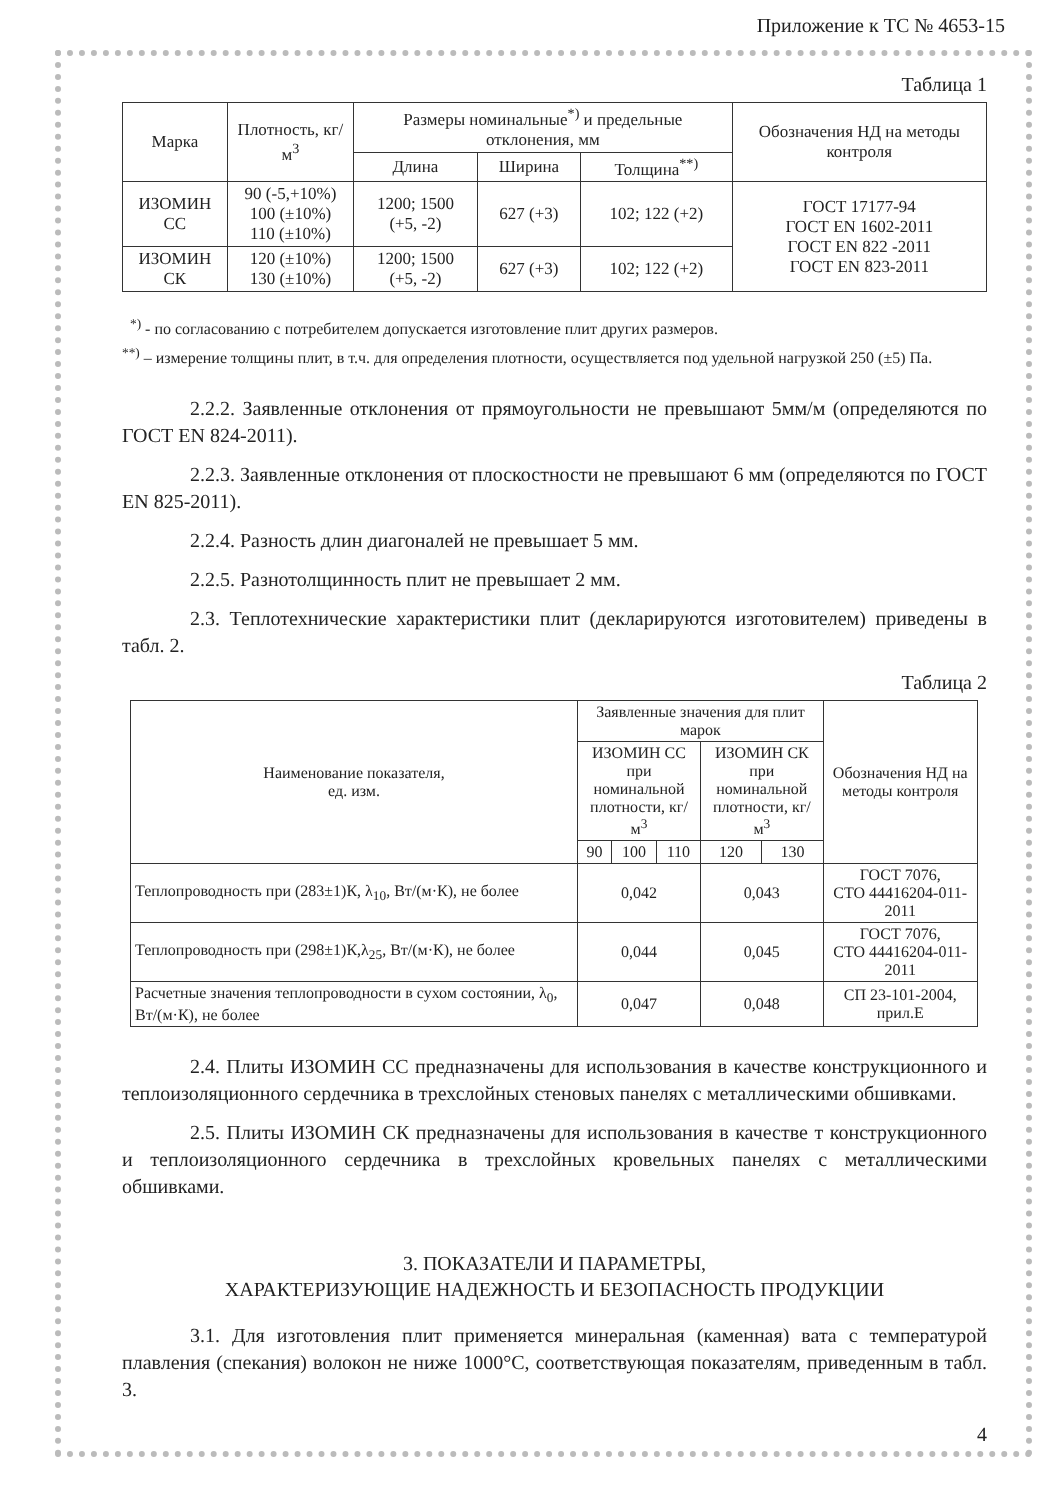Приложение к ТС № 4653-15
Таблица 1
| Марка | Плотность, кг/м<sup>3</sup> | Размеры номинальные<sup>*)</sup> и предельные отклонения, мм | | | Обозначения НД на методы контроля |
| --- | --- | --- | --- | --- | --- |
| | | Длина | Ширина | Толщина<sup>**)</sup> | |
| ИЗОМИН СС | 90 (-5,+10%) 100 (±10%) 110 (±10%) | 1200; 1500 (+5, -2) | 627 (+3) | 102; 122 (+2) | ГОСТ 17177-94 ГОСТ EN 1602-2011 ГОСТ EN 822 -2011 ГОСТ EN 823-2011 |
| ИЗОМИН СК | 120 (±10%) 130 (±10%) | 1200; 1500 (+5, -2) | 627 (+3) | 102; 122 (+2) | |
<sup>*)</sup> - по согласованию с потребителем допускается изготовление плит других размеров.
<sup>**)</sup> – измерение толщины плит, в т.ч. для определения плотности, осуществляется под удельной нагрузкой 250 (±5) Па.
2.2.2. Заявленные отклонения от прямоугольности не превышают 5мм/м (определяются по ГОСТ EN 824-2011).
2.2.3. Заявленные отклонения от плоскостности не превышают 6 мм (определяются по ГОСТ EN 825-2011).
2.2.4. Разность длин диагоналей не превышает 5 мм.
2.2.5. Разнотолщинность плит не превышает 2 мм.
2.3. Теплотехнические характеристики плит (декларируются изготовителем) приведены в табл. 2.
Таблица 2
| Наименование показателя, ед. изм. | Заявленные значения для плит марок | | | | | Обозначения НД на методы контроля |
| --- | --- | --- | --- | --- | --- | --- |
| | ИЗОМИН СС при номинальной плотности, кг/м<sup>3</sup> | | | ИЗОМИН СК при номинальной плотности, кг/м<sup>3</sup> | | |
| | 90 | 100 | 110 | 120 | 130 | |
| Теплопроводность при (283±1)К, λ<sub>10</sub>, Вт/(м·К), не более | 0,042 | | | 0,043 | | ГОСТ 7076, СТО 44416204-011-2011 |
| Теплопроводность при (298±1)К,λ<sub>25</sub>, Вт/(м·К), не более | 0,044 | | | 0,045 | | ГОСТ 7076, СТО 44416204-011-2011 |
| Расчетные значения теплопроводности в сухом состоянии, λ<sub>0</sub>, Вт/(м·К), не более | 0,047 | | | 0,048 | | СП 23-101-2004, прил.Е |
2.4. Плиты ИЗОМИН СС предназначены для использования в качестве конструкционного и теплоизоляционного сердечника в трехслойных стеновых панелях с металлическими обшивками.
2.5. Плиты ИЗОМИН СК предназначены для использования в качестве т конструкционного и теплоизоляционного сердечника в трехслойных кровельных панелях с металлическими обшивками.
3. ПОКАЗАТЕЛИ И ПАРАМЕТРЫ,
ХАРАКТЕРИЗУЮЩИЕ НАДЕЖНОСТЬ И БЕЗОПАСНОСТЬ ПРОДУКЦИИ
3.1. Для изготовления плит применяется минеральная (каменная) вата с температурой плавления (спекания) волокон не ниже 1000°С, соответствующая показателям, приведенным в табл. 3.
4